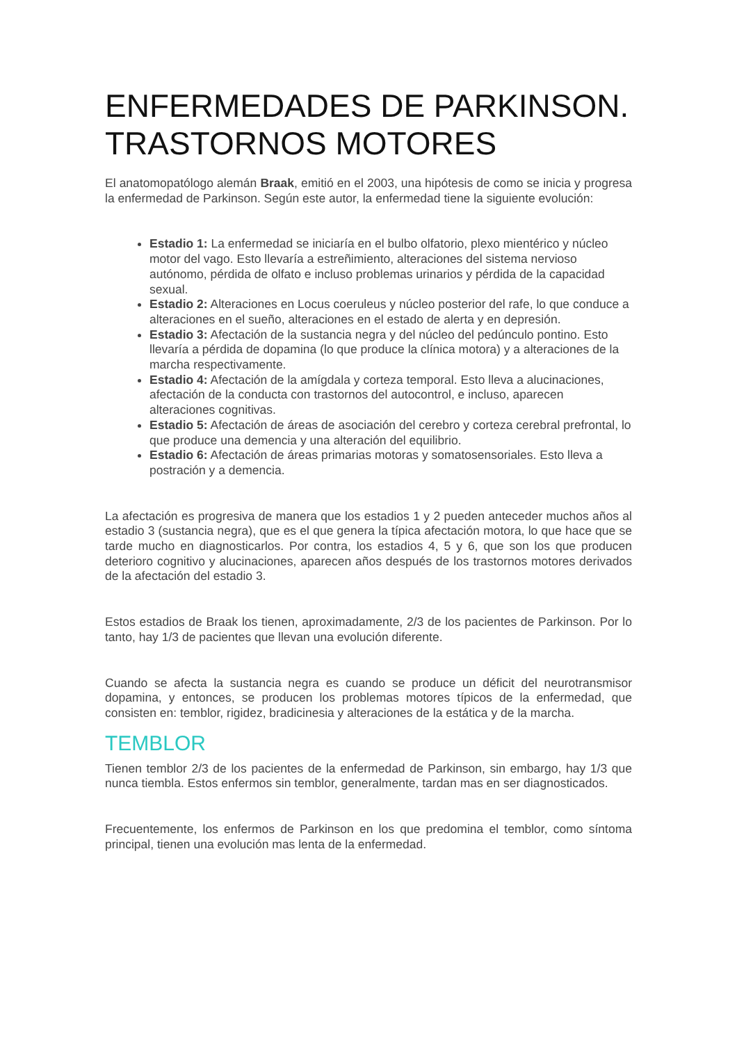ENFERMEDADES DE PARKINSON. TRASTORNOS MOTORES
El anatomopatólogo alemán Braak, emitió en el 2003, una hipótesis de como se inicia y progresa la enfermedad de Parkinson. Según este autor, la enfermedad tiene la siguiente evolución:
Estadio 1: La enfermedad se iniciaría en el bulbo olfatorio, plexo mientérico y núcleo motor del vago. Esto llevaría a estreñimiento, alteraciones del sistema nervioso autónomo, pérdida de olfato e incluso problemas urinarios y pérdida de la capacidad sexual.
Estadio 2: Alteraciones en Locus coeruleus y núcleo posterior del rafe, lo que conduce a alteraciones en el sueño, alteraciones en el estado de alerta y en depresión.
Estadio 3: Afectación de la sustancia negra y del núcleo del pedúnculo pontino. Esto llevaría a pérdida de dopamina (lo que produce la clínica motora) y a alteraciones de la marcha respectivamente.
Estadio 4: Afectación de la amígdala y corteza temporal. Esto lleva a alucinaciones, afectación de la conducta con trastornos del autocontrol, e incluso, aparecen alteraciones cognitivas.
Estadio 5: Afectación de áreas de asociación del cerebro y corteza cerebral prefrontal, lo que produce una demencia y una alteración del equilibrio.
Estadio 6: Afectación de áreas primarias motoras y somatosensoriales. Esto lleva a postración y a demencia.
La afectación es progresiva de manera que los estadios 1 y 2 pueden anteceder muchos años al estadio 3 (sustancia negra), que es el que genera la típica afectación motora, lo que hace que se tarde mucho en diagnosticarlos. Por contra, los estadios 4, 5 y 6, que son los que producen deterioro cognitivo y alucinaciones, aparecen años después de los trastornos motores derivados de la afectación del estadio 3.
Estos estadios de Braak los tienen, aproximadamente, 2/3 de los pacientes de Parkinson. Por lo tanto, hay 1/3 de pacientes que llevan una evolución diferente.
Cuando se afecta la sustancia negra es cuando se produce un déficit del neurotransmisor dopamina, y entonces, se producen los problemas motores típicos de la enfermedad, que consisten en: temblor, rigidez, bradicinesia y alteraciones de la estática y de la marcha.
TEMBLOR
Tienen temblor 2/3 de los pacientes de la enfermedad de Parkinson, sin embargo, hay 1/3 que nunca tiembla. Estos enfermos sin temblor, generalmente, tardan mas en ser diagnosticados.
Frecuentemente, los enfermos de Parkinson en los que predomina el temblor, como síntoma principal, tienen una evolución mas lenta de la enfermedad.